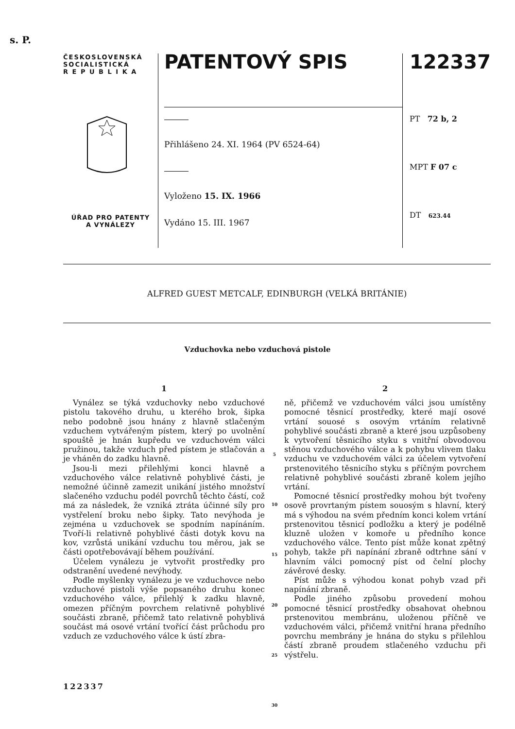s. P.
ČESKOSLOVENSKÁ
SOCIALISTICKÁ
R E P U B L I K A
ÚŘAD PRO PATENTY
A VYNÁLEZY
PATENTOVÝ SPIS
Přihlášeno 24. XI. 1964 (PV 6524-64)
Vyloženo 15. IX. 1966
Vydáno 15. III. 1967
122337
PT 72 b, 2
MPT F 07 c
DT 623.44
ALFRED GUEST METCALF, EDINBURGH (VELKÁ BRITÁNIE)
Vzduchovka nebo vzduchová pistole
1
Vynález se týká vzduchovky nebo vzduchové pistolu takového druhu, u kterého brok, šipka nebo podobně jsou hnány z hlavně stlačeným vzduchem vytvářeným pístem, který po uvolnění spouště je hnán kupředu ve vzduchovém válci pružinou, takže vzduch před pístem je stlačován a je vháněn do zadku hlavně.
Jsou-li mezi přilehlými konci hlavně a vzduchového válce relativně pohyblivé části, je nemožné účinně zamezit unikání jistého množství slačeného vzduchu podél povrchů těchto částí, což má za následek, že vzniká ztráta účinné síly pro vystřelení broku nebo šipky. Tato nevýhoda je zejména u vzduchovek se spodním napínáním. Tvoří-li relativně pohyblivé části dotyk kovu na kov, vzrůstá unikání vzduchu tou měrou, jak se části opotřebovávají během používání.
Účelem vynálezu je vytvořit prostředky pro odstranění uvedené nevýhody.
Podle myšlenky vynálezu je ve vzduchovce nebo vzduchové pistoli výše popsaného druhu konec vzduchového válce, přilehlý k zadku hlavně, omezen příčným povrchem relativně pohyblivé součásti zbraně, přičemž tato relativně pohyblivá součást má osové vrtání tvořící část průchodu pro vzduch ze vzduchového válce k ústí zbra-
5
10
15
20
25
30
2
ně, přičemž ve vzduchovém válci jsou umístěny pomocné těsnicí prostředky, které mají osové vrtání souosé s osovým vrtáním relativně pohyblivé součásti zbraně a které jsou uzpůsobeny k vytvoření těsnicího styku s vnitřní obvodovou stěnou vzduchového válce a k pohybu vlivem tlaku vzduchu ve vzduchovém válci za účelem vytvoření prstenovitého těsnicího styku s příčným povrchem relativně pohyblivé součásti zbraně kolem jejího vrtání.
Pomocné těsnicí prostředky mohou být tvořeny osově provrtaným pístem souosým s hlavní, který má s výhodou na svém předním konci kolem vrtání prstenovitou těsnicí podložku a který je podélně kluzně uložen v komoře u předního konce vzduchového válce. Tento píst může konat zpětný pohyb, takže při napínání zbraně odtrhne sání v hlavním válci pomocný píst od čelní plochy závěrové desky.
Píst může s výhodou konat pohyb vzad při napínání zbraně.
Podle jiného způsobu provedení mohou pomocné těsnicí prostředky obsahovat ohebnou prstenovitou membránu, uloženou příčně ve vzduchovém válci, přičemž vnitřní hrana předního povrchu membrány je hnána do styku s přilehlou částí zbraně proudem stlačeného vzduchu při výstřelu.
122337